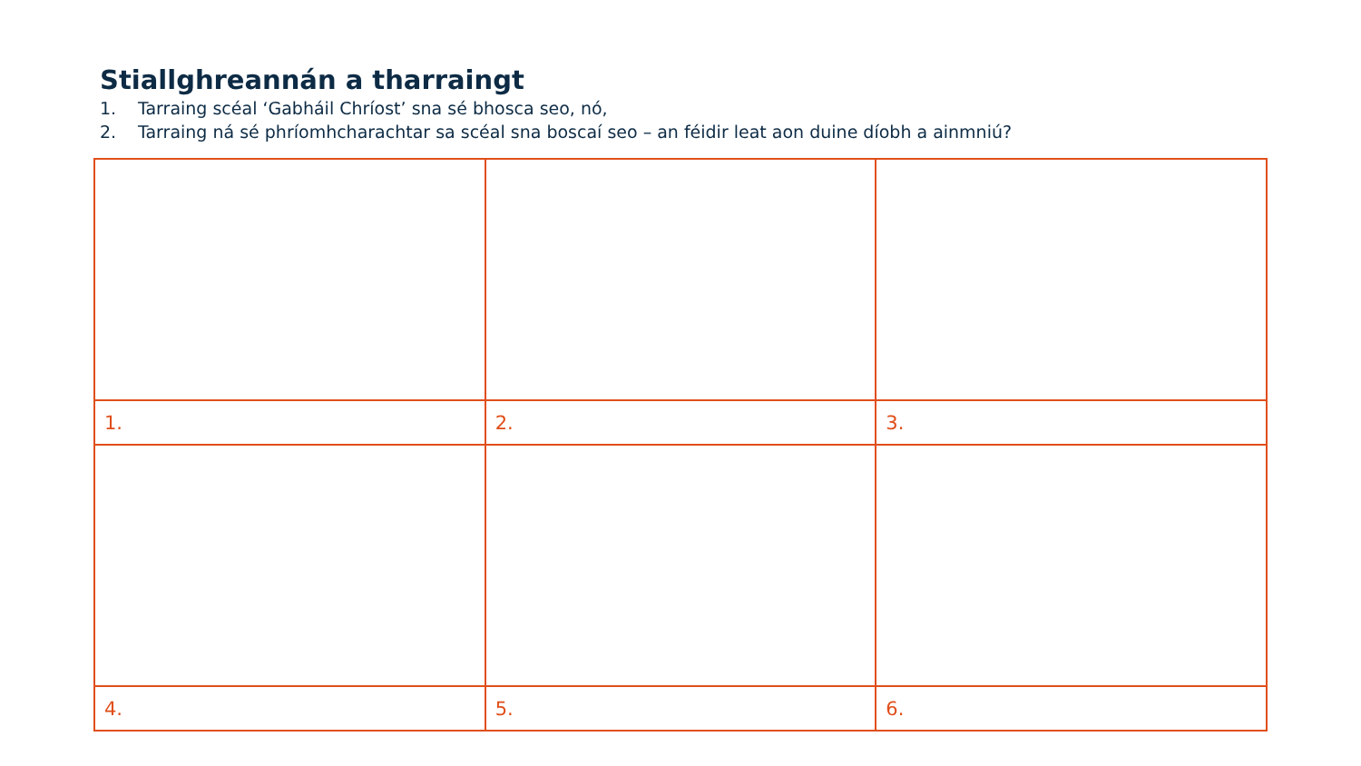Stiallghreannán a tharraingt
1. Tarraing scéal ‘Gabháil Chríost’ sna sé bhosca seo, nó,
2. Tarraing ná sé phríomhcharachtar sa scéal sna boscaí seo – an féidir leat aon duine díobh a ainmniú?
| 1. | 2. | 3. |
| 4. | 5. | 6. |